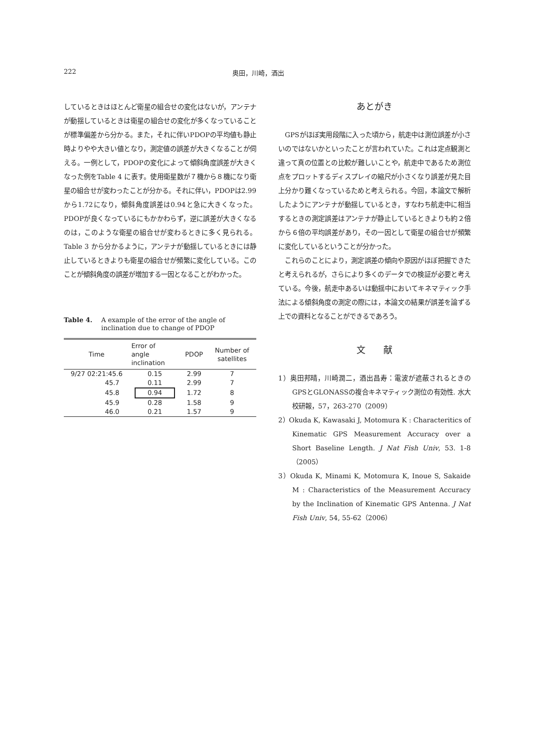222 奥田，川崎，酒出
しているときはほとんど衛星の組合せの変化はないが，アンテナが動揺しているときは衛星の組合せの変化が多くなっていることが標準偏差から分かる。また，それに伴いPDOPの平均値も静止時よりやや大きい値となり，測定値の誤差が大きくなることが伺える。一例として，PDOPの変化によって傾斜角度誤差が大きくなった例をTable 4 に表す。使用衛星数が７機から８機になり衛星の組合せが変わったことが分かる。それに伴い，PDOPは2.99から1.72になり，傾斜角度誤差は0.94と急に大きくなった。PDOPが良くなっているにもかかわらず，逆に誤差が大きくなるのは，このような衛星の組合せが変わるときに多く見られる。Table 3 から分かるように，アンテナが動揺しているときには静止しているときよりも衛星の組合せが頻繁に変化している。このことが傾斜角度の誤差が増加する一因となることがわかった。
Table 4. A example of the error of the angle of inclination due to change of PDOP
| Time | Error of angle inclination | PDOP | Number of satellites |
| --- | --- | --- | --- |
| 9/27 02:21:45.6 | 0.15 | 2.99 | 7 |
| 45.7 | 0.11 | 2.99 | 7 |
| 45.8 | 0.94 | 1.72 | 8 |
| 45.9 | 0.28 | 1.58 | 9 |
| 46.0 | 0.21 | 1.57 | 9 |
あとがき
　GPSがほぼ実用段階に入った頃から，航走中は測位誤差が小さいのではないかといったことが言われていた。これは定点観測と違って真の位置との比較が難しいことや，航走中であるため測位点をプロットするディスプレイの縮尺が小さくなり誤差が見た目上分かり難くなっているためと考えられる。今回，本論文で解析したようにアンテナが動揺しているとき，すなわち航走中に相当するときの測定誤差はアンテナが静止しているときよりも約２倍から６倍の平均誤差があり，その一因として衛星の組合せが頻繁に変化しているということが分かった。
　これらのことにより，測定誤差の傾向や原因がほぼ把握できたと考えられるが，さらにより多くのデータでの検証が必要と考えている。今後，航走中あるいは動揺中においてキネマティック手法による傾斜角度の測定の際には，本論文の結果が誤差を論ずる上での資料となることができるであろう。
文　　献
1）奥田邦晴，川崎潤二，酒出昌寿：電波が遮蔽されるときのGPSとGLONASSの複合キネマティック測位の有効性. 水大校研報，57，263-270（2009）
2）Okuda K, Kawasaki J, Motomura K : Characteritics of Kinematic GPS Measurement Accuracy over a Short Baseline Length. J Nat Fish Univ, 53. 1-8（2005）
3）Okuda K, Minami K, Motomura K, Inoue S, Sakaide M : Characteristics of the Measurement Accuracy by the Inclination of Kinematic GPS Antenna. J Nat Fish Univ, 54, 55-62（2006）